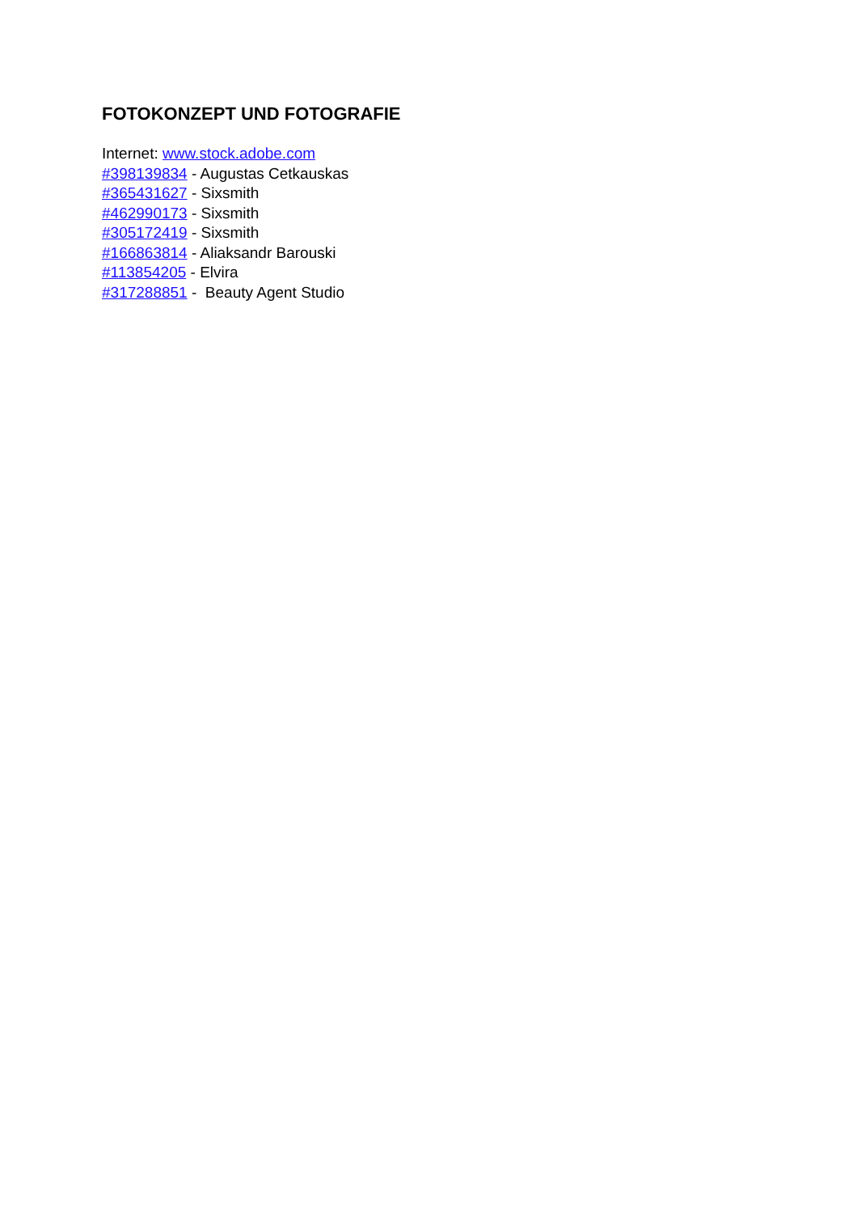FOTOKONZEPT UND FOTOGRAFIE
Internet: www.stock.adobe.com
#398139834 - Augustas Cetkauskas
#365431627 - Sixsmith
#462990173 - Sixsmith
#305172419 - Sixsmith
#166863814 - Aliaksandr Barouski
#113854205 - Elvira
#317288851 - Beauty Agent Studio